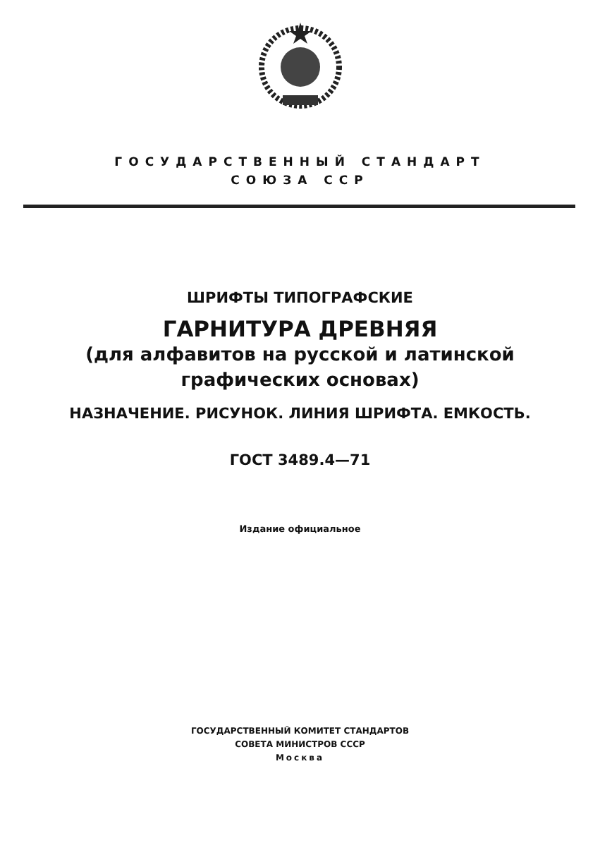ГОСУДАРСТВЕННЫЙ СТАНДАРТ
СОЮЗА ССР
ШРИФТЫ ТИПОГРАФСКИЕ
ГАРНИТУРА ДРЕВНЯЯ
(для алфавитов на русской и латинской
графических основах)
НАЗНАЧЕНИЕ. РИСУНОК. ЛИНИЯ ШРИФТА. ЕМКОСТЬ.
ГОСТ 3489.4—71
Издание официальное
ГОСУДАРСТВЕННЫЙ КОМИТЕТ СТАНДАРТОВ
СОВЕТА МИНИСТРОВ СССР
Москва